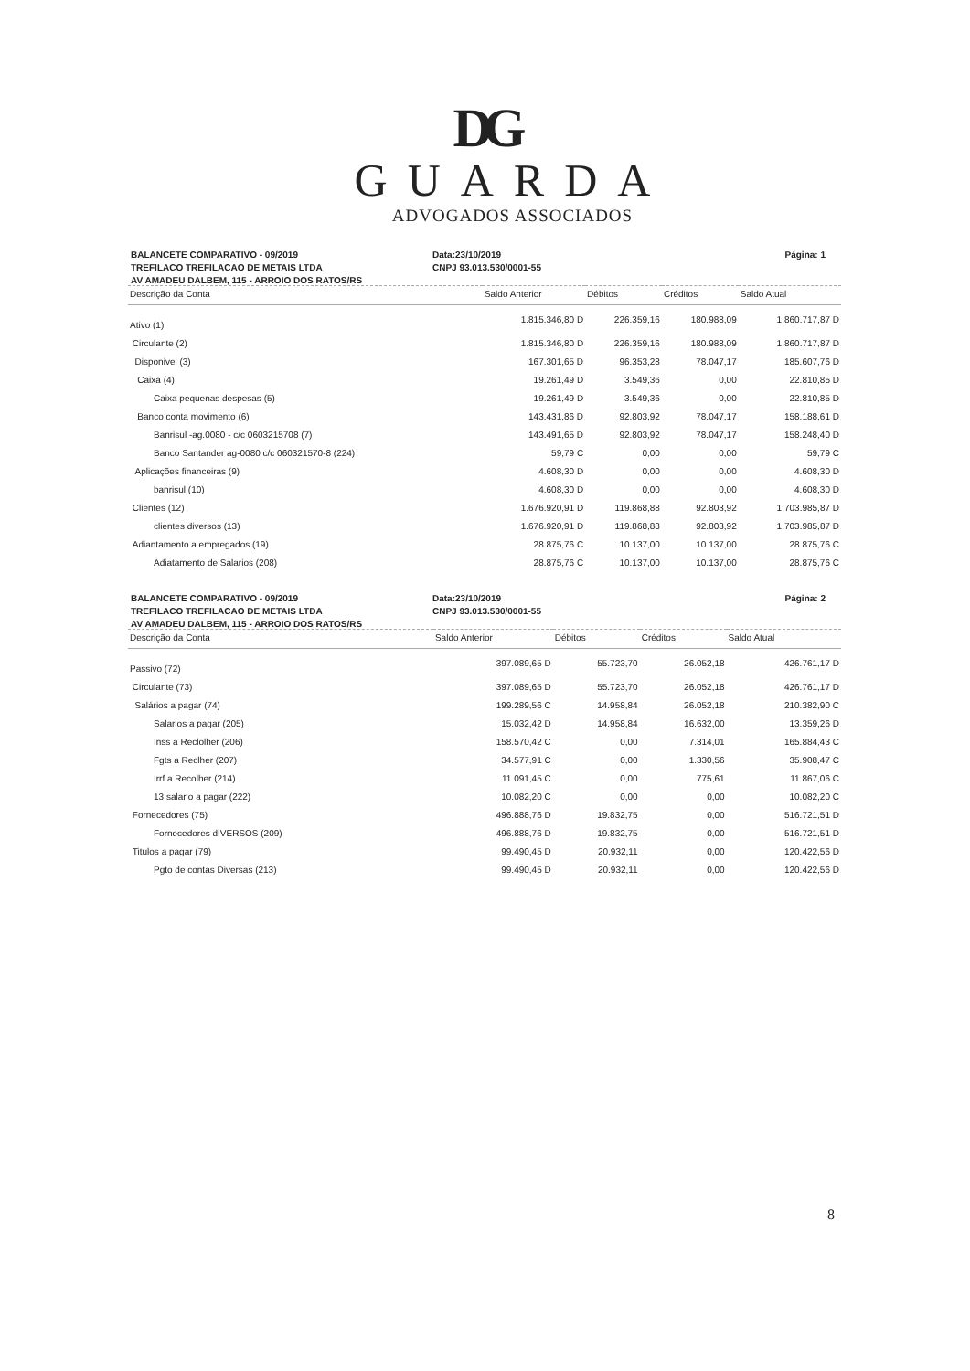DG
GUARDA
ADVOGADOS ASSOCIADOS
BALANCETE COMPARATIVO - 09/2019
Data:23/10/2019
Página: 1
TREFILACO TREFILACAO DE METAIS LTDA
CNPJ 93.013.530/0001-55
AV AMADEU DALBEM, 115 - ARROIO DOS RATOS/RS
| Descrição da Conta | Saldo Anterior | Débitos | Créditos | Saldo Atual |
| --- | --- | --- | --- | --- |
| Ativo (1) | 1.815.346,80 D | 226.359,16 | 180.988,09 | 1.860.717,87 D |
| Circulante (2) | 1.815.346,80 D | 226.359,16 | 180.988,09 | 1.860.717,87 D |
| Disponivel (3) | 167.301,65 D | 96.353,28 | 78.047,17 | 185.607,76 D |
| Caixa (4) | 19.261,49 D | 3.549,36 | 0,00 | 22.810,85 D |
| Caixa pequenas despesas (5) | 19.261,49 D | 3.549,36 | 0,00 | 22.810,85 D |
| Banco conta movimento (6) | 143.431,86 D | 92.803,92 | 78.047,17 | 158.188,61 D |
| Banrisul -ag.0080 - c/c 0603215708 (7) | 143.491,65 D | 92.803,92 | 78.047,17 | 158.248,40 D |
| Banco Santander ag-0080 c/c 060321570-8 (224) | 59,79 C | 0,00 | 0,00 | 59,79 C |
| Aplicações financeiras (9) | 4.608,30 D | 0,00 | 0,00 | 4.608,30 D |
| banrisul (10) | 4.608,30 D | 0,00 | 0,00 | 4.608,30 D |
| Clientes (12) | 1.676.920,91 D | 119.868,88 | 92.803,92 | 1.703.985,87 D |
| clientes diversos (13) | 1.676.920,91 D | 119.868,88 | 92.803,92 | 1.703.985,87 D |
| Adiantamento a empregados (19) | 28.875,76 C | 10.137,00 | 10.137,00 | 28.875,76 C |
| Adiatamento de Salarios (208) | 28.875,76 C | 10.137,00 | 10.137,00 | 28.875,76 C |
BALANCETE COMPARATIVO - 09/2019
Data:23/10/2019
Página: 2
TREFILACO TREFILACAO DE METAIS LTDA
CNPJ 93.013.530/0001-55
AV AMADEU DALBEM, 115 - ARROIO DOS RATOS/RS
| Descrição da Conta | Saldo Anterior | Débitos | Créditos | Saldo Atual |
| --- | --- | --- | --- | --- |
| Passivo (72) | 397.089,65 D | 55.723,70 | 26.052,18 | 426.761,17 D |
| Circulante (73) | 397.089,65 D | 55.723,70 | 26.052,18 | 426.761,17 D |
| Salários a pagar (74) | 199.289,56 C | 14.958,84 | 26.052,18 | 210.382,90 C |
| Salarios a pagar (205) | 15.032,42 D | 14.958,84 | 16.632,00 | 13.359,26 D |
| Inss a Reclolher (206) | 158.570,42 C | 0,00 | 7.314,01 | 165.884,43 C |
| Fgts a Reclher (207) | 34.577,91 C | 0,00 | 1.330,56 | 35.908,47 C |
| Irrf a Recolher (214) | 11.091,45 C | 0,00 | 775,61 | 11.867,06 C |
| 13 salario a pagar (222) | 10.082,20 C | 0,00 | 0,00 | 10.082,20 C |
| Fornecedores (75) | 496.888,76 D | 19.832,75 | 0,00 | 516.721,51 D |
| Fornecedores dIVERSOS (209) | 496.888,76 D | 19.832,75 | 0,00 | 516.721,51 D |
| Titulos a pagar (79) | 99.490,45 D | 20.932,11 | 0,00 | 120.422,56 D |
| Pgto de contas Diversas (213) | 99.490,45 D | 20.932,11 | 0,00 | 120.422,56 D |
8